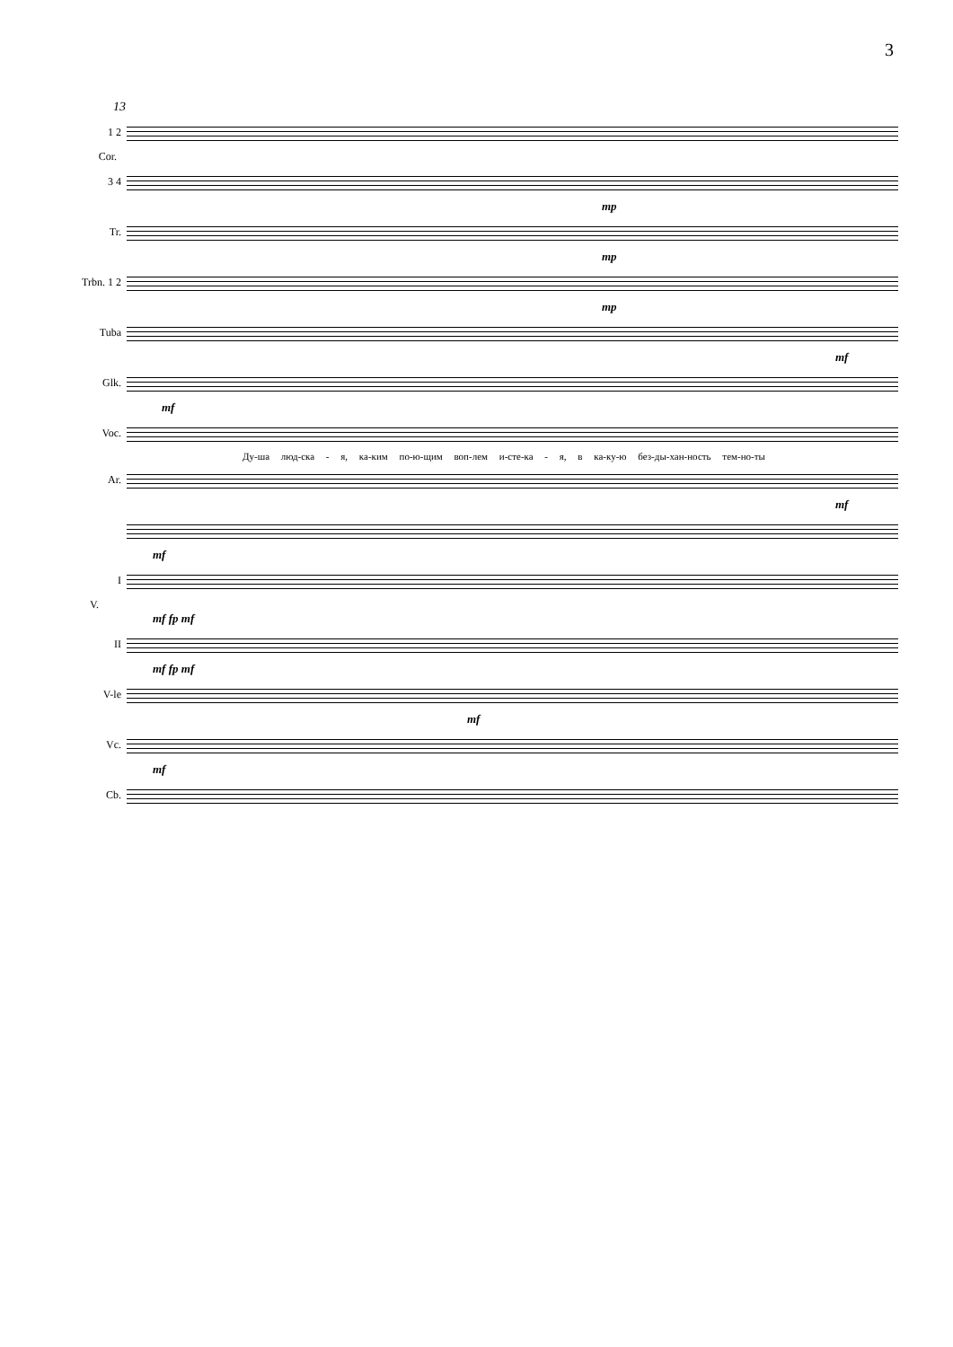3
13
1 2
Cor.
3 4
mp
Tr.
mp
Trbn. 1 2
mp
Tuba
mf
Glk.
mf
Voc.
Ду-ша люд-ска - я, ка-ким по-ю-щим воп-лем и-сте-ка - я, в ка-ку-ю без-ды-хан-ность тем-но-ты
Ar.
mf
mf
I
V.
mf fp mf
II
mf fp mf
V-le
mf
Vc.
mf
Cb.